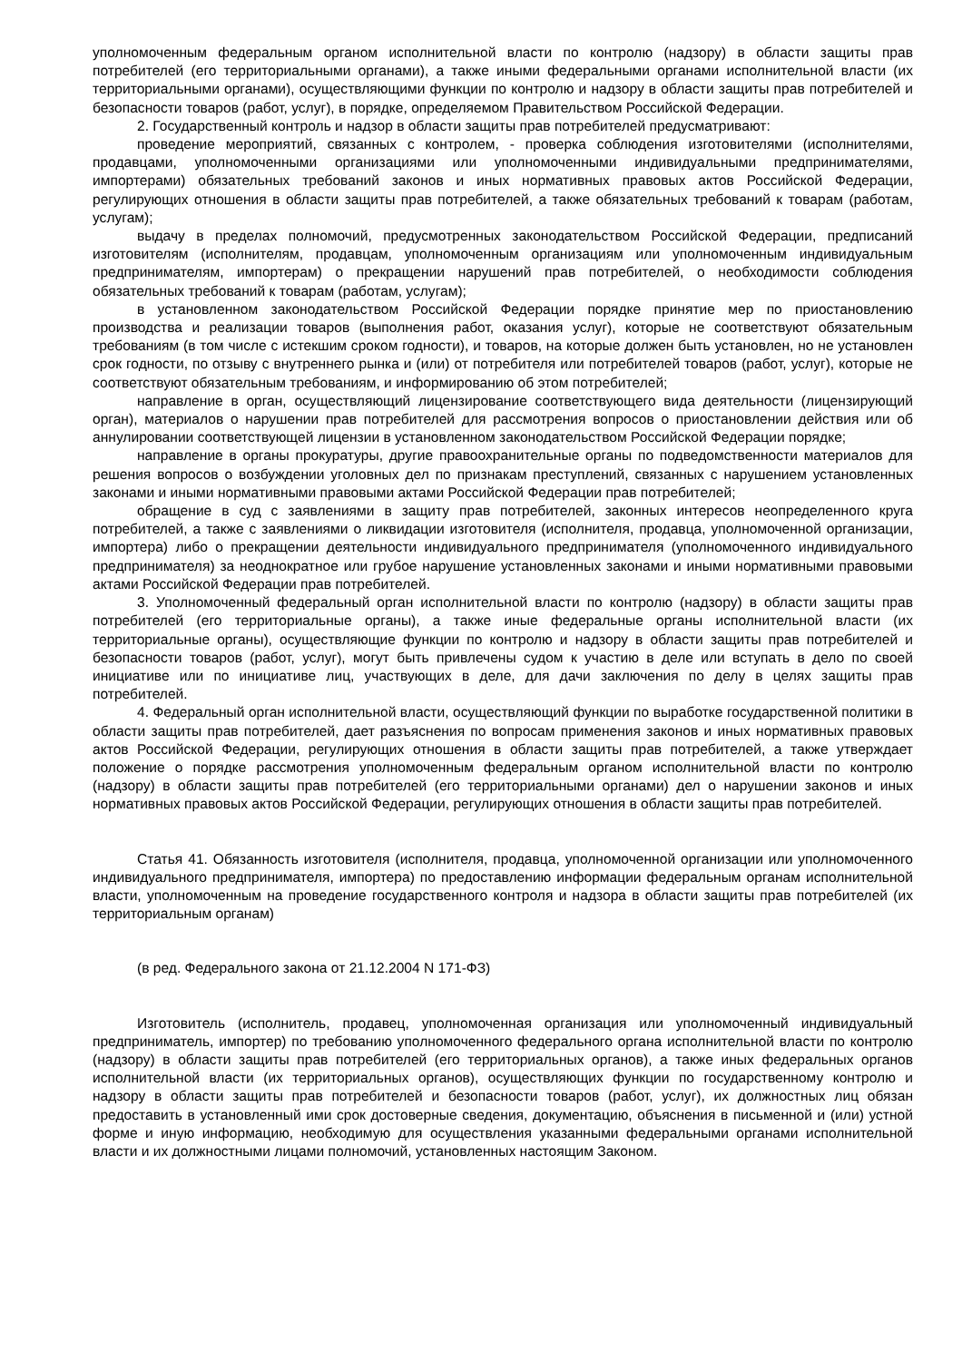уполномоченным федеральным органом исполнительной власти по контролю (надзору) в области защиты прав потребителей (его территориальными органами), а также иными федеральными органами исполнительной власти (их территориальными органами), осуществляющими функции по контролю и надзору в области защиты прав потребителей и безопасности товаров (работ, услуг), в порядке, определяемом Правительством Российской Федерации.
2. Государственный контроль и надзор в области защиты прав потребителей предусматривают:
проведение мероприятий, связанных с контролем, - проверка соблюдения изготовителями (исполнителями, продавцами, уполномоченными организациями или уполномоченными индивидуальными предпринимателями, импортерами) обязательных требований законов и иных нормативных правовых актов Российской Федерации, регулирующих отношения в области защиты прав потребителей, а также обязательных требований к товарам (работам, услугам);
выдачу в пределах полномочий, предусмотренных законодательством Российской Федерации, предписаний изготовителям (исполнителям, продавцам, уполномоченным организациям или уполномоченным индивидуальным предпринимателям, импортерам) о прекращении нарушений прав потребителей, о необходимости соблюдения обязательных требований к товарам (работам, услугам);
в установленном законодательством Российской Федерации порядке принятие мер по приостановлению производства и реализации товаров (выполнения работ, оказания услуг), которые не соответствуют обязательным требованиям (в том числе с истекшим сроком годности), и товаров, на которые должен быть установлен, но не установлен срок годности, по отзыву с внутреннего рынка и (или) от потребителя или потребителей товаров (работ, услуг), которые не соответствуют обязательным требованиям, и информированию об этом потребителей;
направление в орган, осуществляющий лицензирование соответствующего вида деятельности (лицензирующий орган), материалов о нарушении прав потребителей для рассмотрения вопросов о приостановлении действия или об аннулировании соответствующей лицензии в установленном законодательством Российской Федерации порядке;
направление в органы прокуратуры, другие правоохранительные органы по подведомственности материалов для решения вопросов о возбуждении уголовных дел по признакам преступлений, связанных с нарушением установленных законами и иными нормативными правовыми актами Российской Федерации прав потребителей;
обращение в суд с заявлениями в защиту прав потребителей, законных интересов неопределенного круга потребителей, а также с заявлениями о ликвидации изготовителя (исполнителя, продавца, уполномоченной организации, импортера) либо о прекращении деятельности индивидуального предпринимателя (уполномоченного индивидуального предпринимателя) за неоднократное или грубое нарушение установленных законами и иными нормативными правовыми актами Российской Федерации прав потребителей.
3. Уполномоченный федеральный орган исполнительной власти по контролю (надзору) в области защиты прав потребителей (его территориальные органы), а также иные федеральные органы исполнительной власти (их территориальные органы), осуществляющие функции по контролю и надзору в области защиты прав потребителей и безопасности товаров (работ, услуг), могут быть привлечены судом к участию в деле или вступать в дело по своей инициативе или по инициативе лиц, участвующих в деле, для дачи заключения по делу в целях защиты прав потребителей.
4. Федеральный орган исполнительной власти, осуществляющий функции по выработке государственной политики в области защиты прав потребителей, дает разъяснения по вопросам применения законов и иных нормативных правовых актов Российской Федерации, регулирующих отношения в области защиты прав потребителей, а также утверждает положение о порядке рассмотрения уполномоченным федеральным органом исполнительной власти по контролю (надзору) в области защиты прав потребителей (его территориальными органами) дел о нарушении законов и иных нормативных правовых актов Российской Федерации, регулирующих отношения в области защиты прав потребителей.
Статья 41. Обязанность изготовителя (исполнителя, продавца, уполномоченной организации или уполномоченного индивидуального предпринимателя, импортера) по предоставлению информации федеральным органам исполнительной власти, уполномоченным на проведение государственного контроля и надзора в области защиты прав потребителей (их территориальным органам)
(в ред. Федерального закона от 21.12.2004 N 171-ФЗ)
Изготовитель (исполнитель, продавец, уполномоченная организация или уполномоченный индивидуальный предприниматель, импортер) по требованию уполномоченного федерального органа исполнительной власти по контролю (надзору) в области защиты прав потребителей (его территориальных органов), а также иных федеральных органов исполнительной власти (их территориальных органов), осуществляющих функции по государственному контролю и надзору в области защиты прав потребителей и безопасности товаров (работ, услуг), их должностных лиц обязан предоставить в установленный ими срок достоверные сведения, документацию, объяснения в письменной и (или) устной форме и иную информацию, необходимую для осуществления указанными федеральными органами исполнительной власти и их должностными лицами полномочий, установленных настоящим Законом.